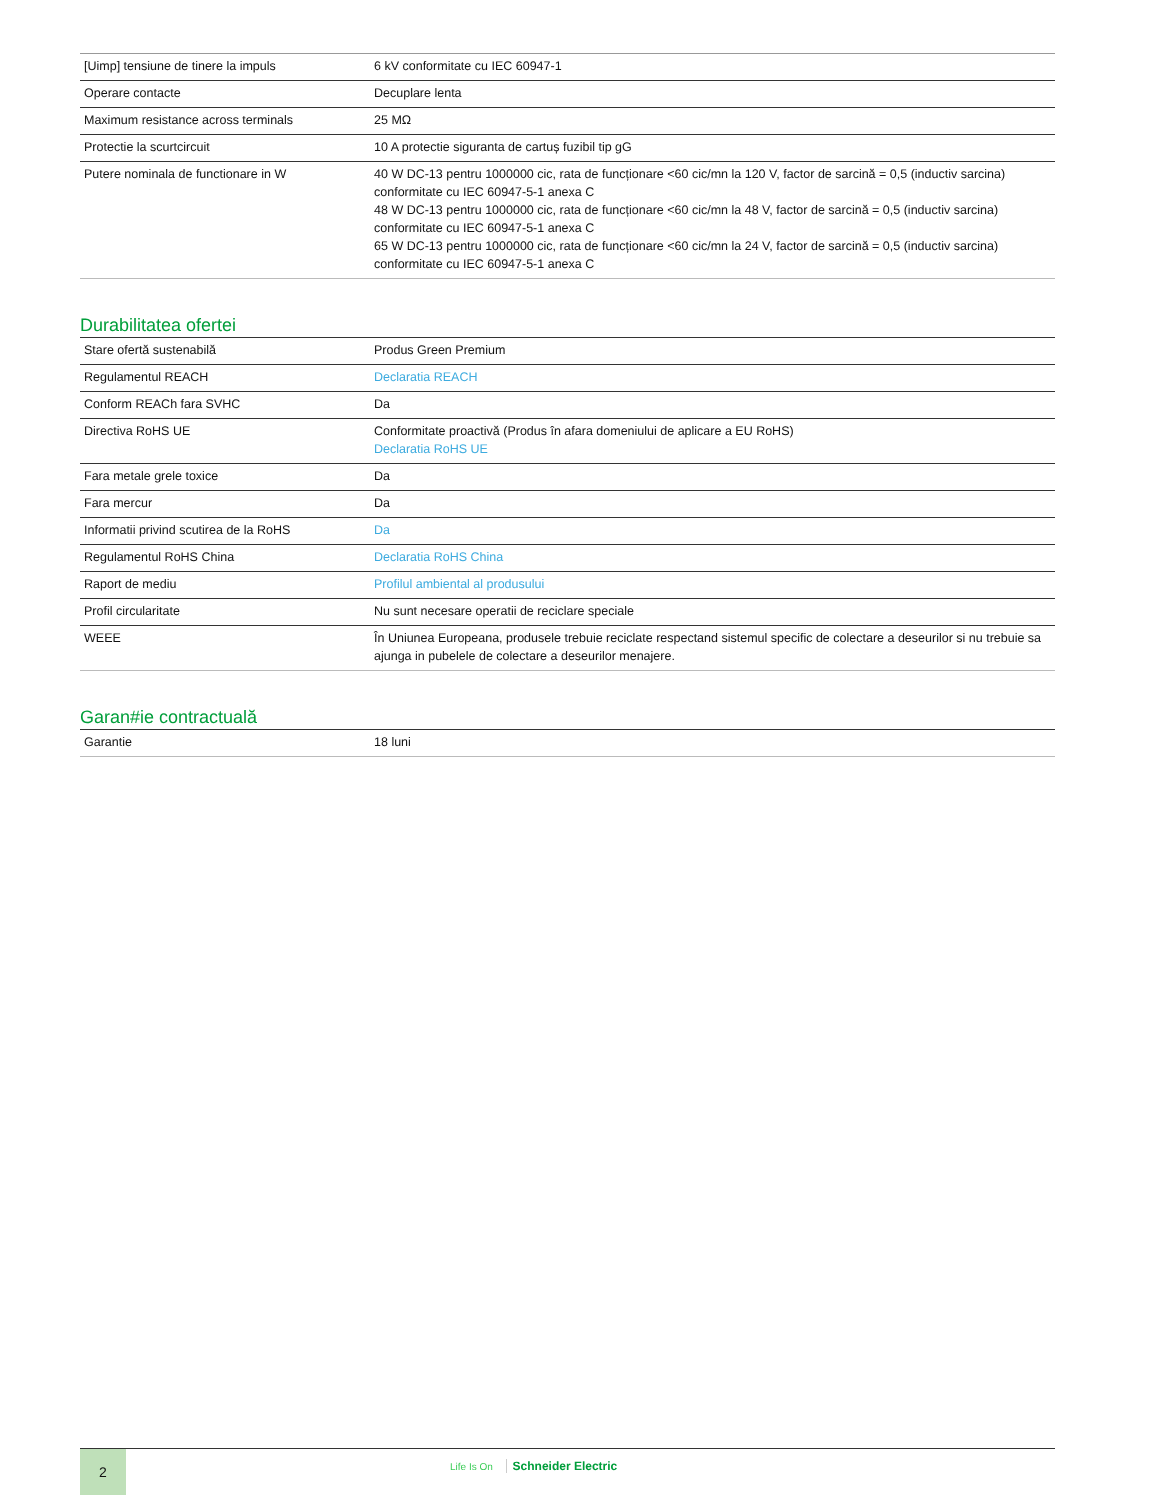| [Uimp] tensiune de tinere la impuls | 6 kV conformitate cu IEC 60947-1 |
| Operare contacte | Decuplare lenta |
| Maximum resistance across terminals | 25 MΩ |
| Protectie la scurtcircuit | 10 A protectie siguranta de cartuș fuzibil tip gG |
| Putere nominala de functionare in W | 40 W DC-13 pentru 1000000 cic, rata de funcționare <60 cic/mn la 120 V, factor de sarcină = 0,5 (inductiv sarcina) conformitate cu IEC 60947-5-1 anexa C 48 W DC-13 pentru 1000000 cic, rata de funcționare <60 cic/mn la 48 V, factor de sarcină = 0,5 (inductiv sarcina) conformitate cu IEC 60947-5-1 anexa C 65 W DC-13 pentru 1000000 cic, rata de funcționare <60 cic/mn la 24 V, factor de sarcină = 0,5 (inductiv sarcina) conformitate cu IEC 60947-5-1 anexa C |
Durabilitatea ofertei
| Stare ofertă sustenabilă | Produs Green Premium |
| Regulamentul REACH | Declaratia REACH |
| Conform REACh fara SVHC | Da |
| Directiva RoHS UE | Conformitate proactivă (Produs în afara domeniului de aplicare a EU RoHS) Declaratia RoHS UE |
| Fara metale grele toxice | Da |
| Fara mercur | Da |
| Informatii privind scutirea de la RoHS | Da |
| Regulamentul RoHS China | Declaratia RoHS China |
| Raport de mediu | Profilul ambiental al produsului |
| Profil circularitate | Nu sunt necesare operatii de reciclare speciale |
| WEEE | În Uniunea Europeana, produsele trebuie reciclate respectand sistemul specific de colectare a deseurilor si nu trebuie sa ajunga in pubelele de colectare a deseurilor menajere. |
Garan#ie contractuală
| Garantie | 18 luni |
2
Life Is On Schneider Electric